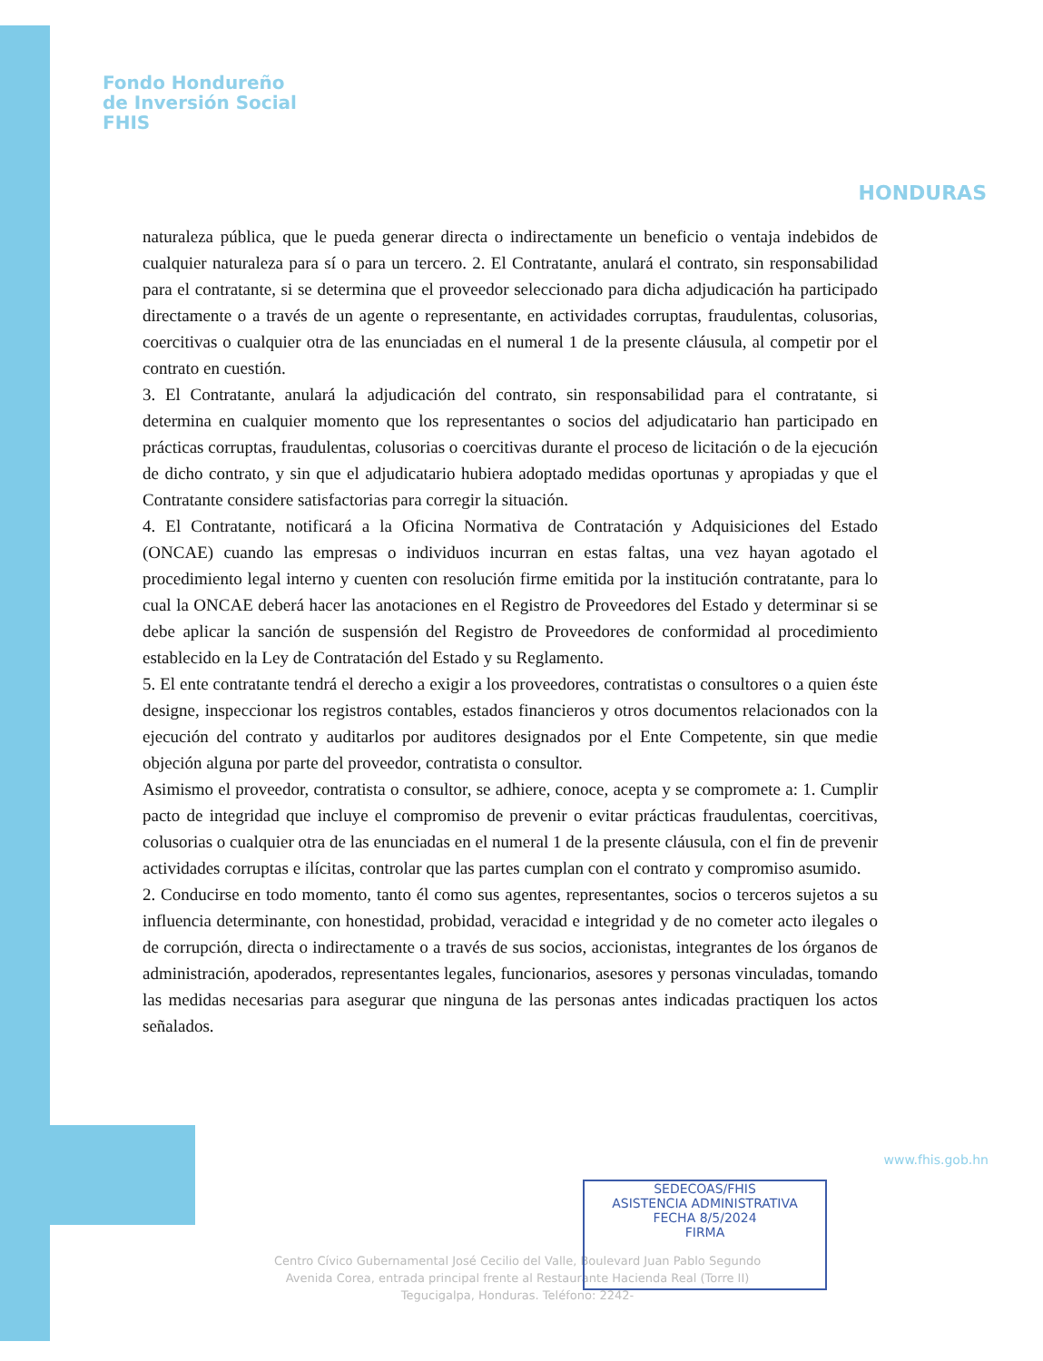Fondo Hondureño
de Inversión Social
FHIS
HONDURAS
naturaleza pública, que le pueda generar directa o indirectamente un beneficio o ventaja indebidos de cualquier naturaleza para sí o para un tercero. 2. El Contratante, anulará el contrato, sin responsabilidad para el contratante, si se determina que el proveedor seleccionado para dicha adjudicación ha participado directamente o a través de un agente o representante, en actividades corruptas, fraudulentas, colusorias, coercitivas o cualquier otra de las enunciadas en el numeral 1 de la presente cláusula, al competir por el contrato en cuestión.
3. El Contratante, anulará la adjudicación del contrato, sin responsabilidad para el contratante, si determina en cualquier momento que los representantes o socios del adjudicatario han participado en prácticas corruptas, fraudulentas, colusorias o coercitivas durante el proceso de licitación o de la ejecución de dicho contrato, y sin que el adjudicatario hubiera adoptado medidas oportunas y apropiadas y que el Contratante considere satisfactorias para corregir la situación.
4. El Contratante, notificará a la Oficina Normativa de Contratación y Adquisiciones del Estado (ONCAE) cuando las empresas o individuos incurran en estas faltas, una vez hayan agotado el procedimiento legal interno y cuenten con resolución firme emitida por la institución contratante, para lo cual la ONCAE deberá hacer las anotaciones en el Registro de Proveedores del Estado y determinar si se debe aplicar la sanción de suspensión del Registro de Proveedores de conformidad al procedimiento establecido en la Ley de Contratación del Estado y su Reglamento.
5. El ente contratante tendrá el derecho a exigir a los proveedores, contratistas o consultores o a quien éste designe, inspeccionar los registros contables, estados financieros y otros documentos relacionados con la ejecución del contrato y auditarlos por auditores designados por el Ente Competente, sin que medie objeción alguna por parte del proveedor, contratista o consultor.
Asimismo el proveedor, contratista o consultor, se adhiere, conoce, acepta y se compromete a: 1. Cumplir pacto de integridad que incluye el compromiso de prevenir o evitar prácticas fraudulentas, coercitivas, colusorias o cualquier otra de las enunciadas en el numeral 1 de la presente cláusula, con el fin de prevenir actividades corruptas e ilícitas, controlar que las partes cumplan con el contrato y compromiso asumido.
2. Conducirse en todo momento, tanto él como sus agentes, representantes, socios o terceros sujetos a su influencia determinante, con honestidad, probidad, veracidad e integridad y de no cometer acto ilegales o de corrupción, directa o indirectamente o a través de sus socios, accionistas, integrantes de los órganos de administración, apoderados, representantes legales, funcionarios, asesores y personas vinculadas, tomando las medidas necesarias para asegurar que ninguna de las personas antes indicadas practiquen los actos señalados.
Centro Cívico Gubernamental José Cecilio del Valle, Boulevard Juan Pablo Segundo
Avenida Corea, entrada principal frente al Restaurante Hacienda Real (Torre II)
Tegucigalpa, Honduras. Teléfono: 2242-
SEDECOAS/FHIS
ASISTENCIA ADMINISTRATIVA
FECHA 8/5/2024
FIRMA
www.fhis.gob.hn